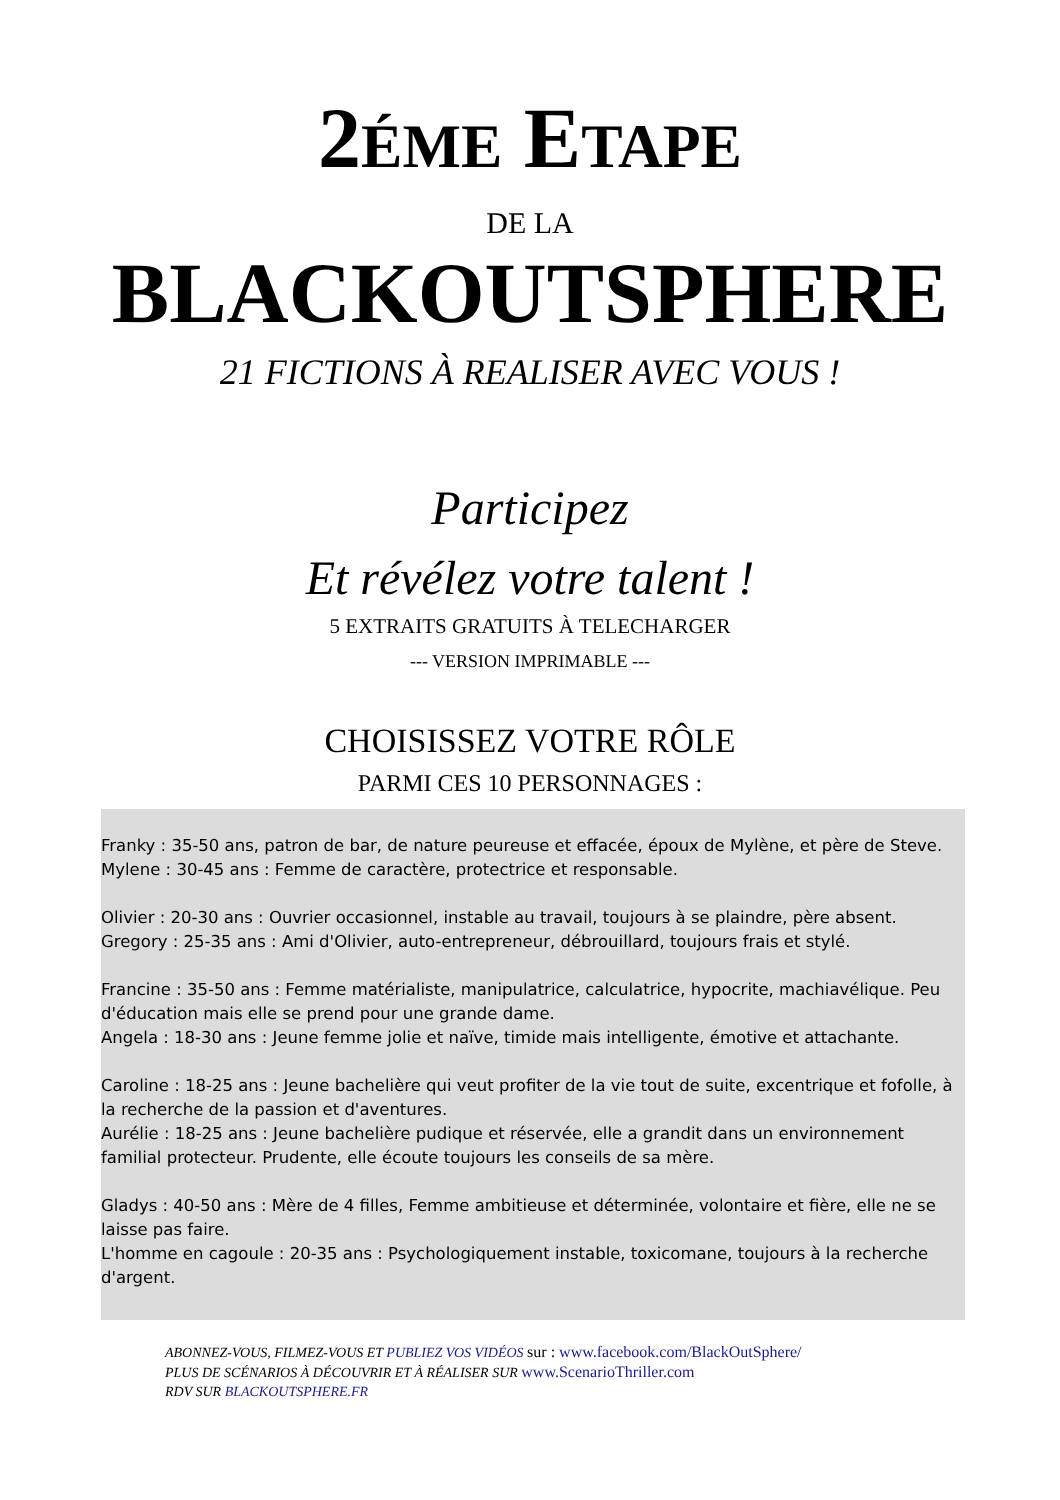2ÉME ETAPE
DE LA
BLACKOUTSPHERE
21 FICTIONS À REALISER AVEC VOUS !
Participez
Et révélez votre talent !
5 EXTRAITS GRATUITS À TELECHARGER
--- VERSION IMPRIMABLE ---
CHOISISSEZ VOTRE RÔLE
PARMI CES 10 PERSONNAGES :
Franky : 35-50 ans, patron de bar, de nature peureuse et effacée, époux de Mylène, et père de Steve.
Mylene : 30-45 ans : Femme de caractère, protectrice et responsable.
Olivier : 20-30 ans : Ouvrier occasionnel, instable au travail, toujours à se plaindre, père absent.
Gregory : 25-35 ans : Ami d'Olivier, auto-entrepreneur, débrouillard, toujours frais et stylé.
Francine : 35-50 ans : Femme matérialiste, manipulatrice, calculatrice, hypocrite, machiavélique. Peu d'éducation mais elle se prend pour une grande dame.
Angela : 18-30 ans : Jeune femme jolie et naïve, timide mais intelligente, émotive et attachante.
Caroline : 18-25 ans : Jeune bachelière qui veut profiter de la vie tout de suite, excentrique et fofolle, à la recherche de la passion et d'aventures.
Aurélie : 18-25 ans : Jeune bachelière pudique et réservée, elle a grandit dans un environnement familial protecteur. Prudente, elle écoute toujours les conseils de sa mère.
Gladys : 40-50 ans : Mère de 4 filles, Femme ambitieuse et déterminée, volontaire et fière, elle ne se laisse pas faire.
L'homme en cagoule : 20-35 ans : Psychologiquement instable, toxicomane, toujours à la recherche d'argent.
ABONNEZ-VOUS, FILMEZ-VOUS ET PUBLIEZ VOS VIDÉOS sur : www.facebook.com/BlackOutSphere/
PLUS DE SCÉNARIOS À DÉCOUVRIR ET À RÉALISER SUR www.ScenarioThriller.com
RDV SUR BLACKOUTSPHERE.FR